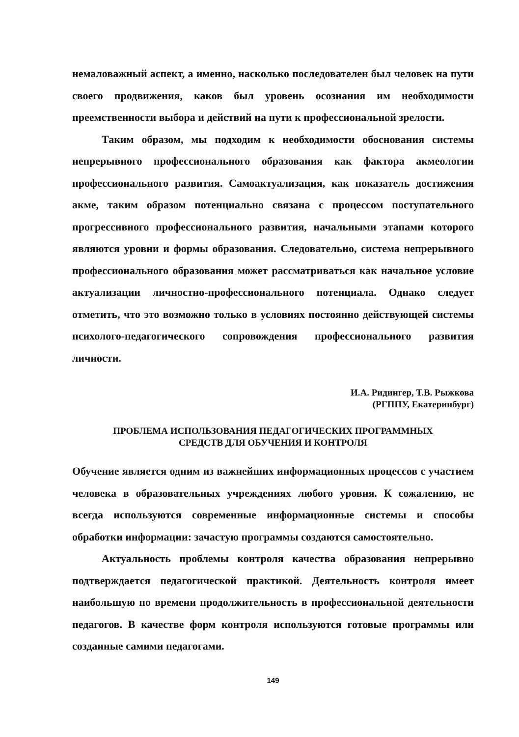немаловажный аспект, а именно, насколько последователен был человек на пути своего продвижения, каков был уровень осознания им необходимости преемственности выбора и действий на пути к профессиональной зрелости.
Таким образом, мы подходим к необходимости обоснования системы непрерывного профессионального образования как фактора акмеологии профессионального развития. Самоактуализация, как показатель достижения акме, таким образом потенциально связана с процессом поступательного прогрессивного профессионального развития, начальными этапами которого являются уровни и формы образования. Следовательно, система непрерывного профессионального образования может рассматриваться как начальное условие актуализации личностно-профессионального потенциала. Однако следует отметить, что это возможно только в условиях постоянно действующей системы психолого-педагогического сопровождения профессионального развития личности.
И.А. Ридингер, Т.В. Рыжкова
(РГППУ, Екатеринбург)
ПРОБЛЕМА ИСПОЛЬЗОВАНИЯ ПЕДАГОГИЧЕСКИХ ПРОГРАММНЫХ
СРЕДСТВ ДЛЯ ОБУЧЕНИЯ И КОНТРОЛЯ
Обучение является одним из важнейших информационных процессов с участием человека в образовательных учреждениях любого уровня. К сожалению, не всегда используются современные информационные системы и способы обработки информации: зачастую программы создаются самостоятельно.
Актуальность проблемы контроля качества образования непрерывно подтверждается педагогической практикой. Деятельность контроля имеет наибольшую по времени продолжительность в профессиональной деятельности педагогов. В качестве форм контроля используются готовые программы или созданные самими педагогами.
149